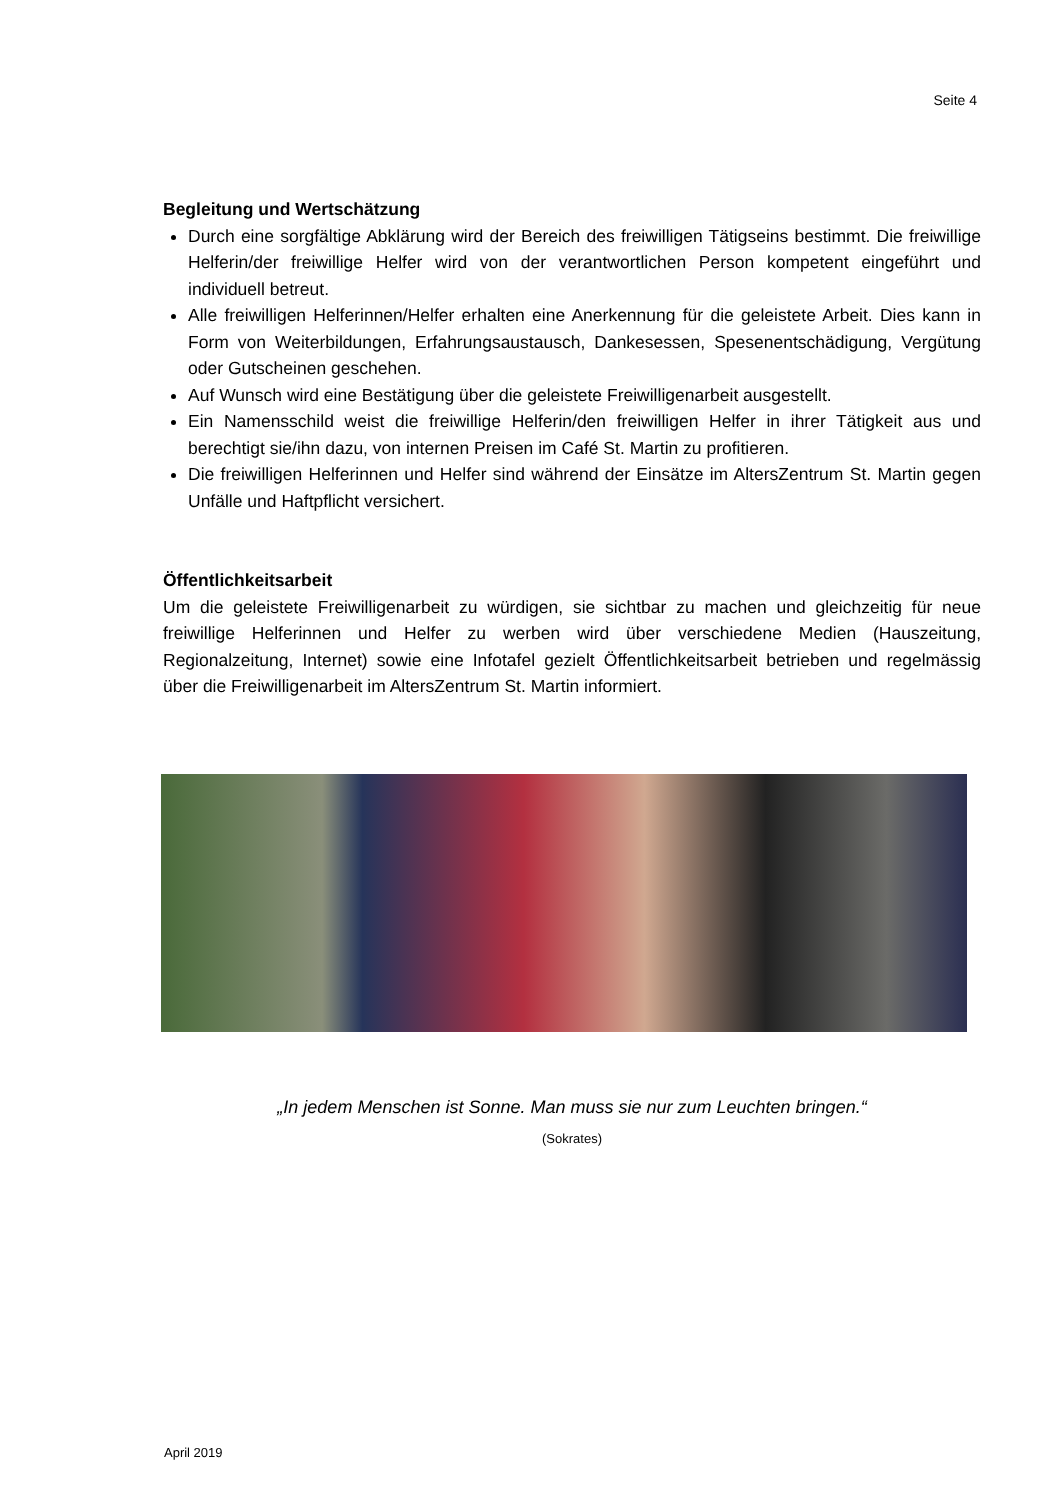Seite 4
Begleitung und Wertschätzung
Durch eine sorgfältige Abklärung wird der Bereich des freiwilligen Tätigseins bestimmt. Die freiwillige Helferin/der freiwillige Helfer wird von der verantwortlichen Person kompetent eingeführt und individuell betreut.
Alle freiwilligen Helferinnen/Helfer erhalten eine Anerkennung für die geleistete Arbeit. Dies kann in Form von Weiterbildungen, Erfahrungsaustausch, Dankesessen, Spesenent­schädigung, Vergütung oder Gutscheinen geschehen.
Auf Wunsch wird eine Bestätigung über die geleistete Freiwilligenarbeit ausgestellt.
Ein Namensschild weist die freiwillige Helferin/den freiwilligen Helfer in ihrer Tätigkeit aus und berechtigt sie/ihn dazu, von internen Preisen im Café St. Martin zu profitieren.
Die freiwilligen Helferinnen und Helfer sind während der Einsätze im AltersZentrum St. Martin gegen Unfälle und Haftpflicht versichert.
Öffentlichkeitsarbeit
Um die geleistete Freiwilligenarbeit zu würdigen, sie sichtbar zu machen und gleichzeitig für neue freiwillige Helferinnen und Helfer zu werben wird über verschiedene Medien (Hauszei­tung, Regionalzeitung, Internet) sowie eine Infotafel gezielt Öffentlichkeitsarbeit betrieben und regelmässig über die Freiwilligenarbeit im AltersZentrum St. Martin informiert.
„In jedem Menschen ist Sonne. Man muss sie nur zum Leuchten bringen.“
(Sokrates)
April 2019